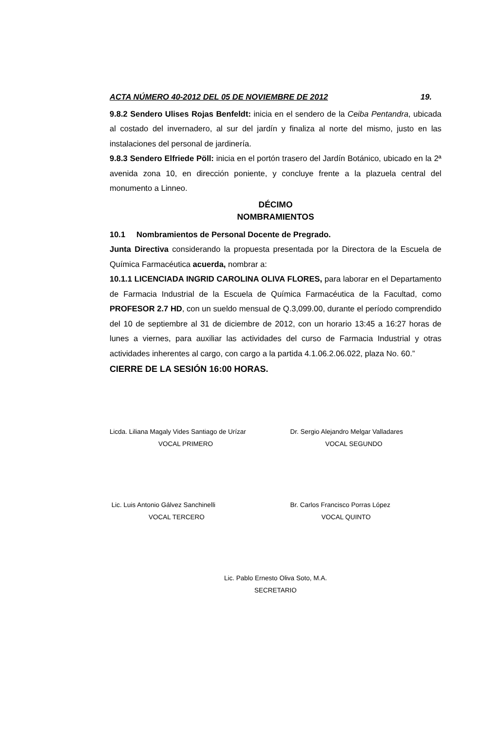ACTA NÚMERO 40-2012 DEL 05 DE NOVIEMBRE DE 2012 19.
9.8.2 Sendero Ulises Rojas Benfeldt: inicia en el sendero de la Ceiba Pentandra, ubicada al costado del invernadero, al sur del jardín y finaliza al norte del mismo, justo en las instalaciones del personal de jardinería.
9.8.3 Sendero Elfriede Pöll: inicia en el portón trasero del Jardín Botánico, ubicado en la 2ª avenida zona 10, en dirección poniente, y concluye frente a la plazuela central del monumento a Linneo.
DÉCIMO
NOMBRAMIENTOS
10.1 Nombramientos de Personal Docente de Pregrado.
Junta Directiva considerando la propuesta presentada por la Directora de la Escuela de Química Farmacéutica acuerda, nombrar a:
10.1.1 LICENCIADA INGRID CAROLINA OLIVA FLORES, para laborar en el Departamento de Farmacia Industrial de la Escuela de Química Farmacéutica de la Facultad, como PROFESOR 2.7 HD, con un sueldo mensual de Q.3,099.00, durante el período comprendido del 10 de septiembre al 31 de diciembre de 2012, con un horario 13:45 a 16:27 horas de lunes a viernes, para auxiliar las actividades del curso de Farmacia Industrial y otras actividades inherentes al cargo, con cargo a la partida 4.1.06.2.06.022, plaza No. 60.”
CIERRE DE LA SESIÓN 16:00 HORAS.
Licda. Liliana Magaly Vides Santiago de Urízar
VOCAL PRIMERO
Dr. Sergio Alejandro Melgar Valladares
VOCAL SEGUNDO
Lic. Luis Antonio Gálvez Sanchinelli
VOCAL TERCERO
Br. Carlos Francisco Porras López
VOCAL QUINTO
Lic. Pablo Ernesto Oliva Soto, M.A.
SECRETARIO